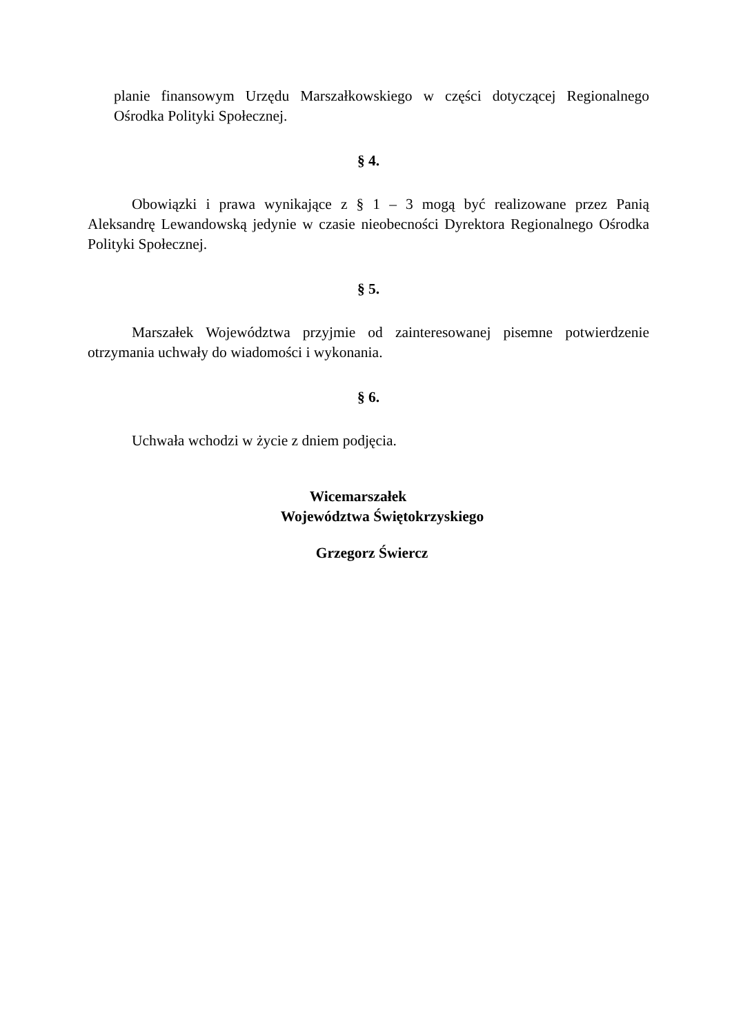planie finansowym Urzędu Marszałkowskiego w części dotyczącej Regionalnego Ośrodka Polityki Społecznej.
§ 4.
Obowiązki i prawa wynikające z § 1 – 3 mogą być realizowane przez Panią Aleksandrę Lewandowską jedynie w czasie nieobecności Dyrektora Regionalnego Ośrodka Polityki Społecznej.
§ 5.
Marszałek Województwa przyjmie od zainteresowanej pisemne potwierdzenie otrzymania uchwały do wiadomości i wykonania.
§ 6.
Uchwała wchodzi w życie z dniem podjęcia.
Wicemarszałek
Województwa Świętokrzyskiego
Grzegorz Świercz